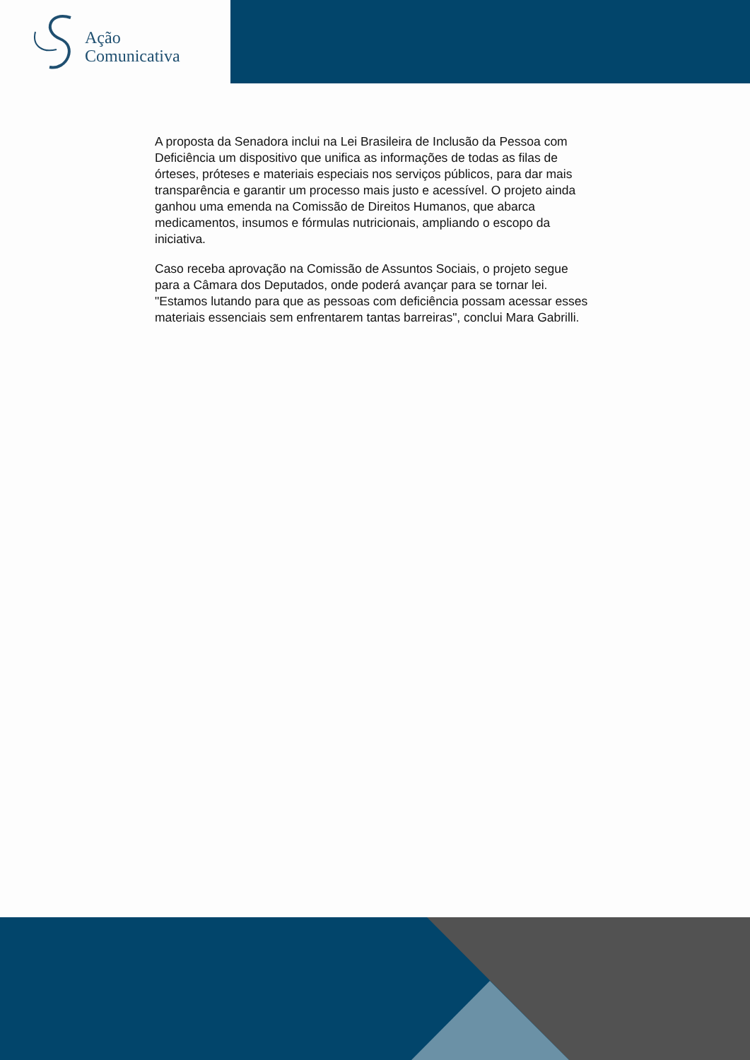Ação
Comunicativa
A proposta da Senadora inclui na Lei Brasileira de Inclusão da Pessoa com Deficiência um dispositivo que unifica as informações de todas as filas de órteses, próteses e materiais especiais nos serviços públicos, para dar mais transparência e garantir um processo mais justo e acessível. O projeto ainda ganhou uma emenda na Comissão de Direitos Humanos, que abarca medicamentos, insumos e fórmulas nutricionais, ampliando o escopo da iniciativa.
Caso receba aprovação na Comissão de Assuntos Sociais, o projeto segue para a Câmara dos Deputados, onde poderá avançar para se tornar lei. "Estamos lutando para que as pessoas com deficiência possam acessar esses materiais essenciais sem enfrentarem tantas barreiras", conclui Mara Gabrilli.